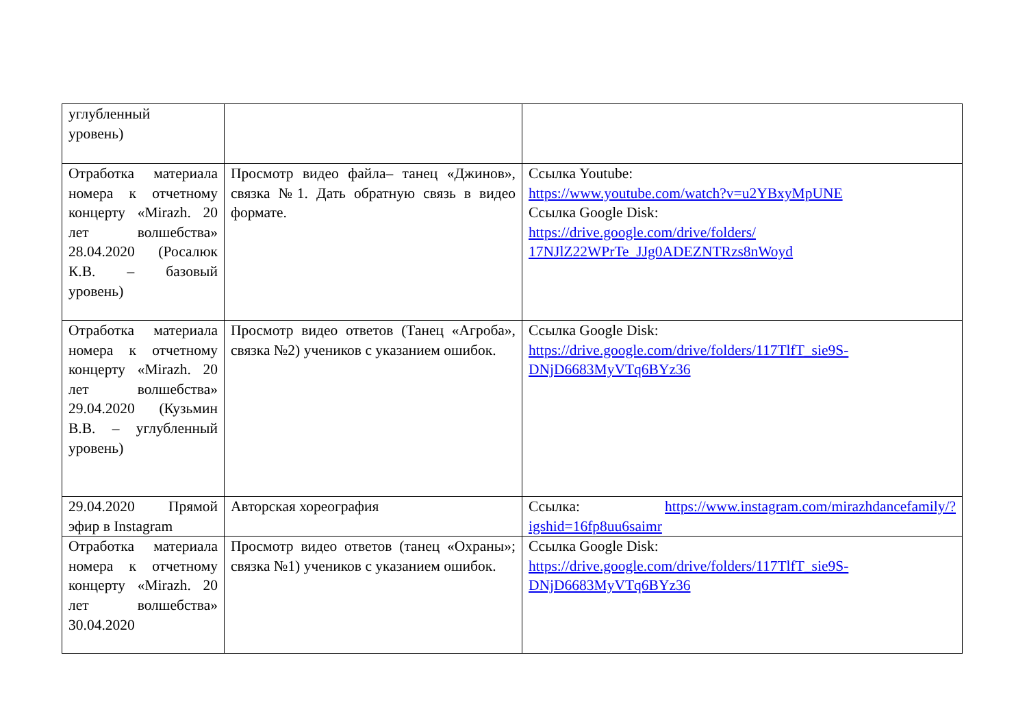| углубленный уровень) | | |
| Отработка материала номера к отчетному концерту «Mirazh. 20 лет волшебства» 28.04.2020 (Росалюк К.В. – базовый уровень) | Просмотр видео файла– танец «Джинов», связка №1. Дать обратную связь в видео формате. | Ссылка Youtube: https://www.youtube.com/watch?v=u2YBxyMpUNE Ссылка Google Disk: https://drive.google.com/drive/folders/ 17NJlZ22WPrTe_JJg0ADEZNTRzs8nWoyd |
| Отработка материала номера к отчетному концерту «Mirazh. 20 лет волшебства» 29.04.2020 (Кузьмин В.В. – углубленный уровень) | Просмотр видео ответов (Танец «Агроба», связка №2) учеников с указанием ошибок. | Ссылка Google Disk: https://drive.google.com/drive/folders/117TlfT_sie9S-DNjD6683MyVTq6BYz36 |
| 29.04.2020 Прямой эфир в Instagram | Авторская хореография | Ссылка: https://www.instagram.com/mirazhdancefamily/?igshid=16fp8uu6saimr |
| Отработка материала номера к отчетному концерту «Mirazh. 20 лет волшебства» 30.04.2020 | Просмотр видео ответов (танец «Охраны»; связка №1) учеников с указанием ошибок. | Ссылка Google Disk: https://drive.google.com/drive/folders/117TlfT_sie9S-DNjD6683MyVTq6BYz36 |